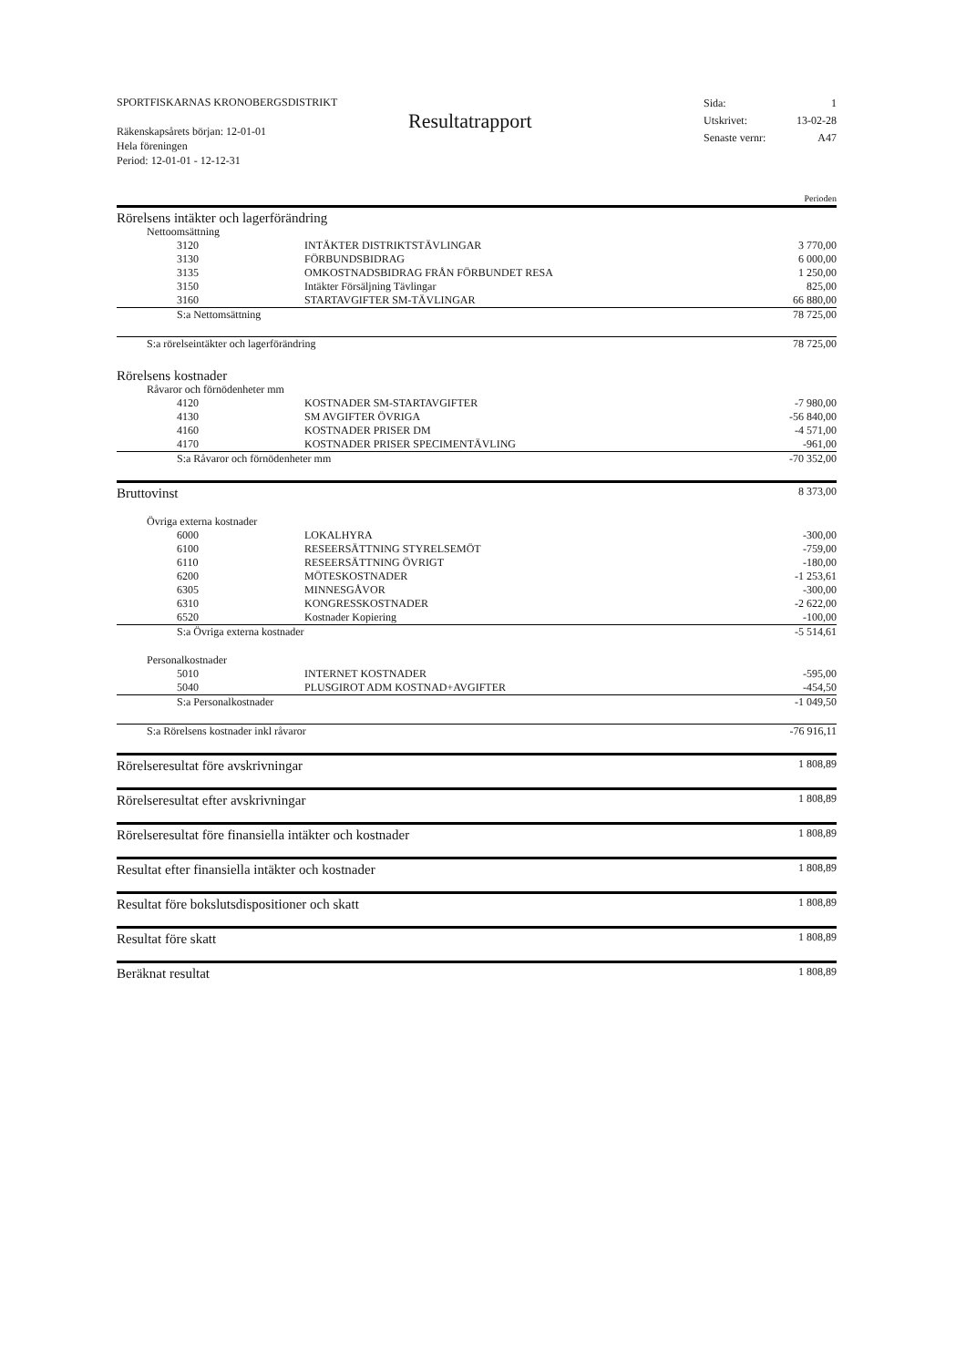SPORTFISKARNAS KRONOBERGSDISTRIKT
Räkenskapsårets början: 12-01-01
Hela föreningen
Period: 12-01-01 - 12-12-31
Resultatrapport
Sida: 1
Utskrivet: 13-02-28
Senaste vernr: A47
| | | | Perioden |
| Rörelsens intäkter och lagerförändring | | | |
| Nettoomsättning | | | |
| | 3120 | INTÄKTER DISTRIKTSTÄVLINGAR | 3 770,00 |
| | 3130 | FÖRBUNDSBIDRAG | 6 000,00 |
| | 3135 | OMKOSTNADSBIDRAG FRÅN FÖRBUNDET RESA | 1 250,00 |
| | 3150 | Intäkter Försäljning Tävlingar | 825,00 |
| | 3160 | STARTAVGIFTER SM-TÄVLINGAR | 66 880,00 |
| | S:a Nettomsättning | | 78 725,00 |
| S:a rörelseintäkter och lagerförändring | | | 78 725,00 |
| Rörelsens kostnader | | | |
| Råvaror och förnödenheter mm | | | |
| | 4120 | KOSTNADER SM-STARTAVGIFTER | -7 980,00 |
| | 4130 | SM AVGIFTER ÖVRIGA | -56 840,00 |
| | 4160 | KOSTNADER PRISER DM | -4 571,00 |
| | 4170 | KOSTNADER PRISER SPECIMENTÄVLING | -961,00 |
| | S:a Råvaror och förnödenheter mm | | -70 352,00 |
| Bruttovinst | | | 8 373,00 |
| Övriga externa kostnader | | | |
| | 6000 | LOKALHYRA | -300,00 |
| | 6100 | RESEERSÄTTNING STYRELSEMÖT | -759,00 |
| | 6110 | RESEERSÄTTNING ÖVRIGT | -180,00 |
| | 6200 | MÖTESKOSTNADER | -1 253,61 |
| | 6305 | MINNESGÅVOR | -300,00 |
| | 6310 | KONGRESSKOSTNADER | -2 622,00 |
| | 6520 | Kostnader Kopiering | -100,00 |
| | S:a Övriga externa kostnader | | -5 514,61 |
| Personalkostnader | | | |
| | 5010 | INTERNET KOSTNADER | -595,00 |
| | 5040 | PLUSGIROT ADM KOSTNAD+AVGIFTER | -454,50 |
| | S:a Personalkostnader | | -1 049,50 |
| S:a Rörelsens kostnader inkl råvaror | | | -76 916,11 |
| Rörelseresultat före avskrivningar | | | 1 808,89 |
| Rörelseresultat efter avskrivningar | | | 1 808,89 |
| Rörelseresultat före finansiella intäkter och kostnader | | | 1 808,89 |
| Resultat efter finansiella intäkter och kostnader | | | 1 808,89 |
| Resultat före bokslutsdispositioner och skatt | | | 1 808,89 |
| Resultat före skatt | | | 1 808,89 |
| Beräknat resultat | | | 1 808,89 |